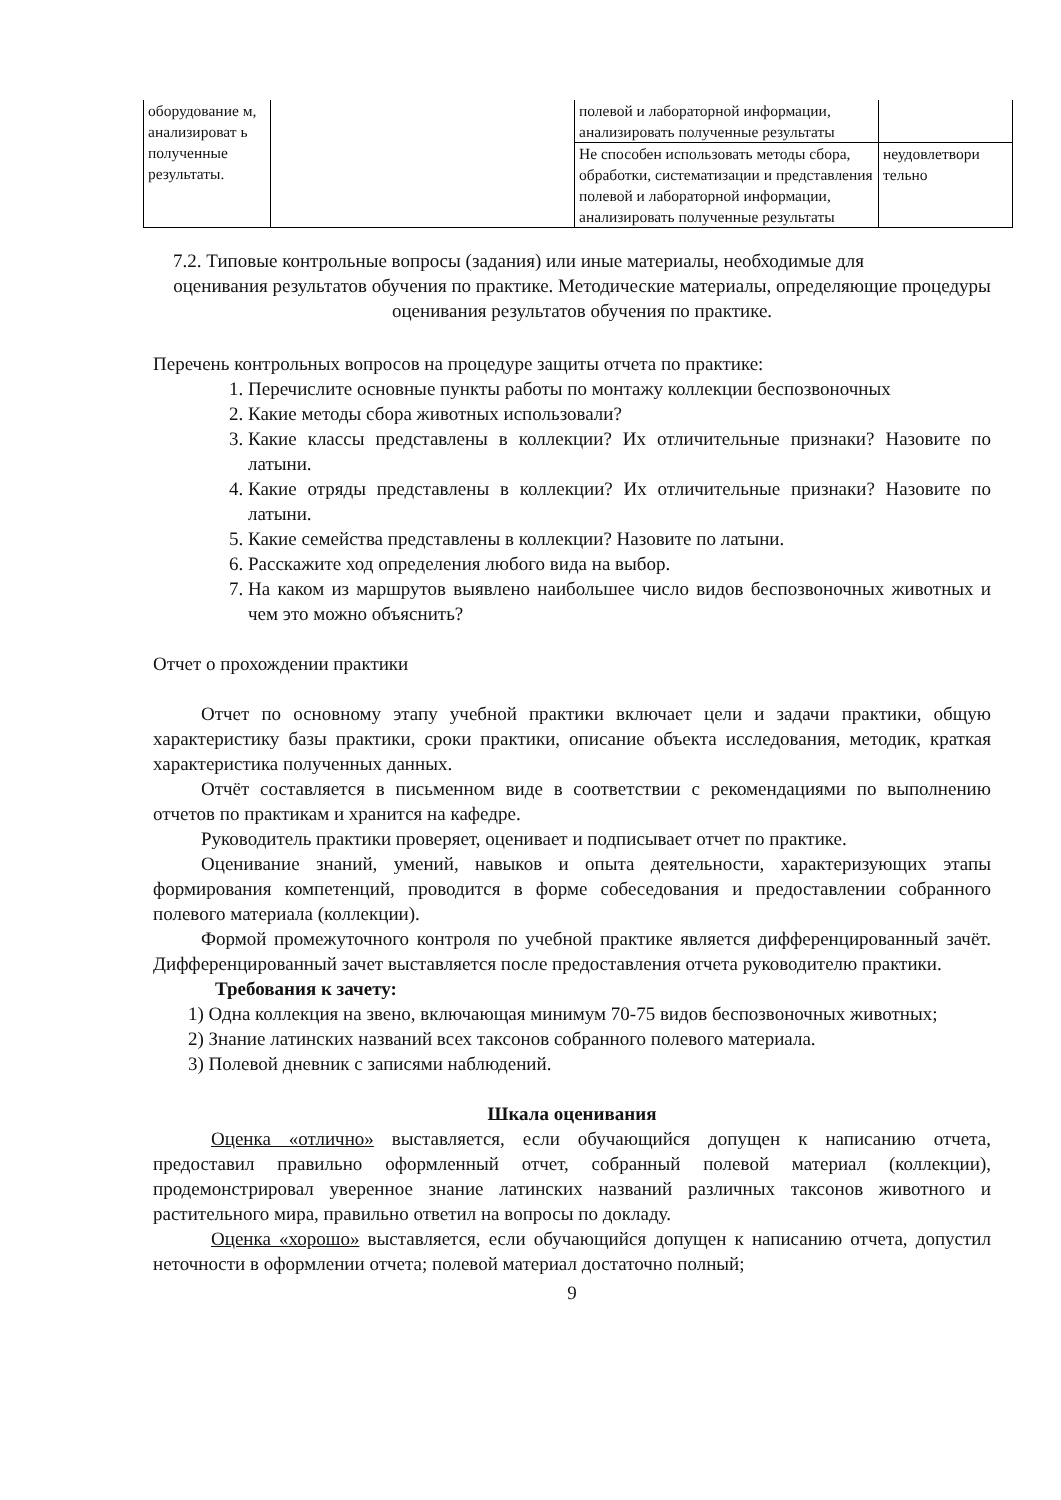| оборудование м, анализироват ь полученные результаты. | | полевой и лабораторной информации, анализировать полученные результаты | |
| | | Не способен использовать методы сбора, обработки, систематизации и представления полевой и лабораторной информации, анализировать полученные результаты | неудовлетвори тельно |
7.2. Типовые контрольные вопросы (задания) или иные материалы, необходимые для
оценивания результатов обучения по практике. Методические материалы, определяющие процедуры оценивания результатов обучения по практике.
Перечень контрольных вопросов на процедуре защиты отчета по практике:
1. Перечислите основные пункты работы по монтажу коллекции беспозвоночных
2. Какие методы сбора животных использовали?
3. Какие классы представлены в коллекции? Их отличительные признаки? Назовите по латыни.
4. Какие отряды представлены в коллекции? Их отличительные признаки? Назовите по латыни.
5. Какие семейства представлены в коллекции? Назовите по латыни.
6. Расскажите ход определения любого вида на выбор.
7. На каком из маршрутов выявлено наибольшее число видов беспозвоночных животных и чем это можно объяснить?
Отчет о прохождении практики
Отчет по основному этапу учебной практики включает цели и задачи практики, общую характеристику базы практики, сроки практики, описание объекта исследования, методик, краткая характеристика полученных данных.
Отчёт составляется в письменном виде в соответствии с рекомендациями по выполнению отчетов по практикам и хранится на кафедре.
Руководитель практики проверяет, оценивает и подписывает отчет по практике.
Оценивание знаний, умений, навыков и опыта деятельности, характеризующих этапы формирования компетенций, проводится в форме собеседования и предоставлении собранного полевого материала (коллекции).
Формой промежуточного контроля по учебной практике является дифференцированный зачёт. Дифференцированный зачет выставляется после предоставления отчета руководителю практики.
Требования к зачету:
1) Одна коллекция на звено, включающая минимум 70-75 видов беспозвоночных животных;
2) Знание латинских названий всех таксонов собранного полевого материала.
3) Полевой дневник с записями наблюдений.
Шкала оценивания
Оценка «отлично» выставляется, если обучающийся допущен к написанию отчета, предоставил правильно оформленный отчет, собранный полевой материал (коллекции), продемонстрировал уверенное знание латинских названий различных таксонов животного и растительного мира, правильно ответил на вопросы по докладу.
Оценка «хорошо» выставляется, если обучающийся допущен к написанию отчета, допустил неточности в оформлении отчета; полевой материал достаточно полный;
9